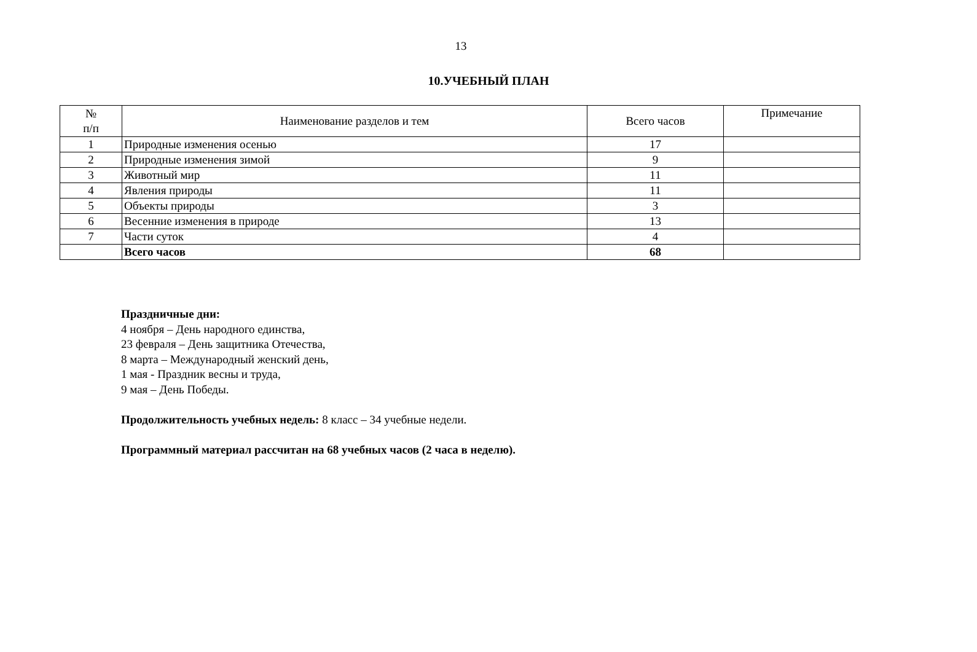13
10.УЧЕБНЫЙ ПЛАН
| № п/п | Наименование разделов и тем | Всего часов | Примечание |
| --- | --- | --- | --- |
| 1 | Природные изменения осенью | 17 | |
| 2 | Природные изменения зимой | 9 | |
| 3 | Животный мир | 11 | |
| 4 | Явления природы | 11 | |
| 5 | Объекты природы | 3 | |
| 6 | Весенние изменения в природе | 13 | |
| 7 | Части суток | 4 | |
| | Всего часов | 68 | |
Праздничные дни:
4 ноября – День народного единства,
23 февраля – День защитника Отечества,
8 марта – Международный женский день,
1 мая - Праздник весны и труда,
9 мая – День Победы.
Продолжительность учебных недель: 8 класс – 34 учебные недели.
Программный материал рассчитан на 68 учебных часов (2 часа в неделю).